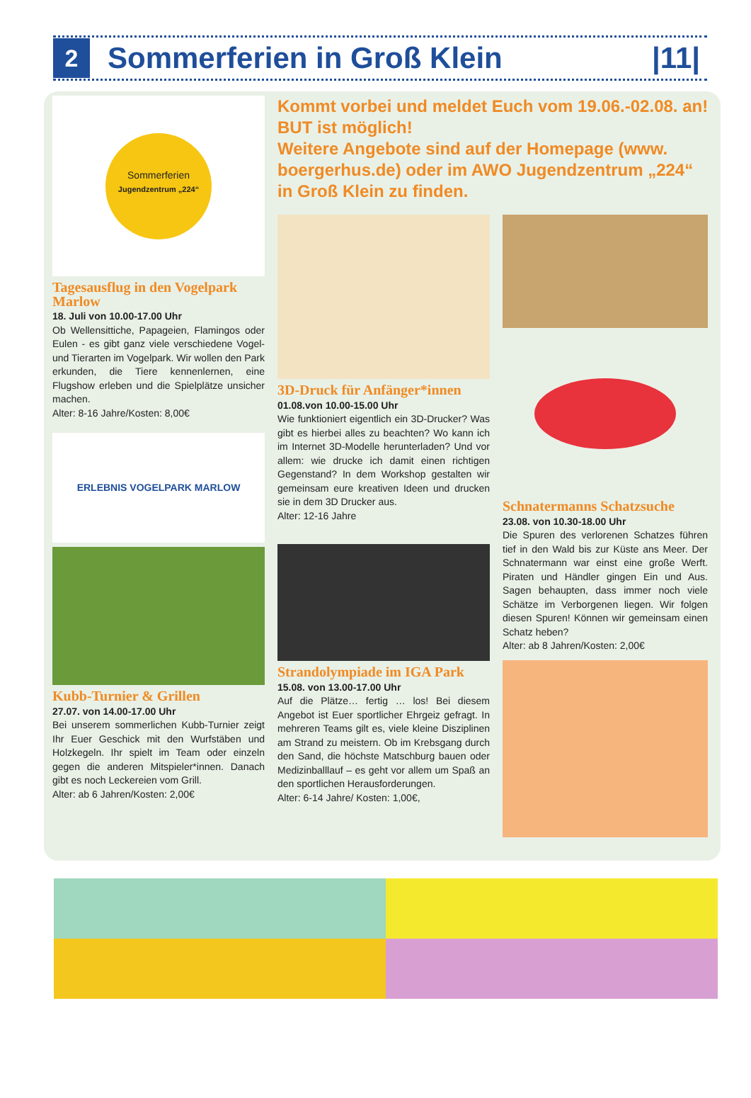2
Sommerferien in Groß Klein |11|
Sommerferien
Jugendzentrum „224“
Tagesausflug in den Vogelpark Marlow
18. Juli von 10.00-17.00 Uhr
Ob Wellensittiche, Papageien, Flamingos oder Eulen - es gibt ganz viele verschiedene Vogel- und Tierarten im Vogelpark. Wir wollen den Park erkunden, die Tiere kennenlernen, eine Flugshow erleben und die Spielplätze unsicher machen.
Alter: 8-16 Jahre/Kosten: 8,00€
ERLEBNIS VOGELPARK MARLOW
Kubb-Turnier & Grillen
27.07. von 14.00-17.00 Uhr
Bei unserem sommerlichen Kubb-Turnier zeigt Ihr Euer Geschick mit den Wurfstäben und Holzkegeln. Ihr spielt im Team oder einzeln gegen die anderen Mitspieler*innen. Danach gibt es noch Leckereien vom Grill.
Alter: ab 6 Jahren/Kosten: 2,00€
Kommt vorbei und meldet Euch vom 19.06.-02.08. an! BUT ist möglich!
Weitere Angebote sind auf der Homepage (www. boergerhus.de) oder im AWO Jugendzentrum „224“ in Groß Klein zu finden.
3D-Druck für Anfänger*innen
01.08.von 10.00-15.00 Uhr
Wie funktioniert eigentlich ein 3D-Drucker? Was gibt es hierbei alles zu beachten? Wo kann ich im Internet 3D-Modelle herunterladen? Und vor allem: wie drucke ich damit einen richtigen Gegenstand? In dem Workshop gestalten wir gemeinsam eure kreativen Ideen und drucken sie in dem 3D Drucker aus.
Alter: 12-16 Jahre
Strandolympiade im IGA Park
15.08. von 13.00-17.00 Uhr
Auf die Plätze… fertig … los! Bei diesem Angebot ist Euer sportlicher Ehrgeiz gefragt. In mehreren Teams gilt es, viele kleine Disziplinen am Strand zu meistern. Ob im Krebsgang durch den Sand, die höchste Matschburg bauen oder Medizinballlauf – es geht vor allem um Spaß an den sportlichen Herausforderungen.
Alter: 6-14 Jahre/ Kosten: 1,00€,
Schnatermanns Schatzsuche
23.08. von 10.30-18.00 Uhr
Die Spuren des verlorenen Schatzes führen tief in den Wald bis zur Küste ans Meer. Der Schnatermann war einst eine große Werft. Piraten und Händler gingen Ein und Aus. Sagen behaupten, dass immer noch viele Schätze im Verborgenen liegen. Wir folgen diesen Spuren! Können wir gemeinsam einen Schatz heben?
Alter: ab 8 Jahren/Kosten: 2,00€